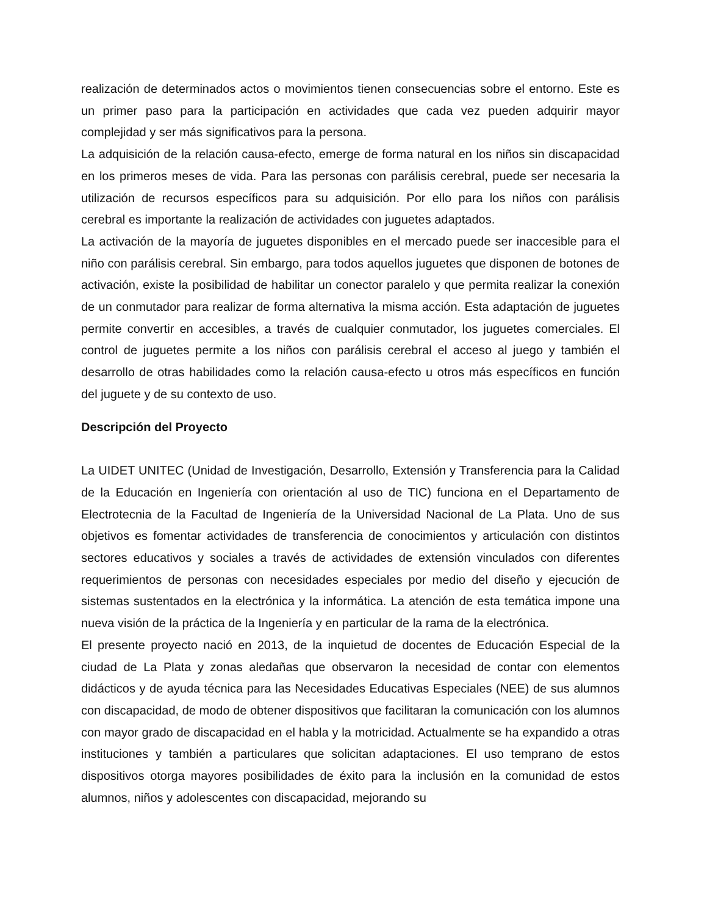realización de determinados actos o movimientos tienen consecuencias sobre el entorno. Este es un primer paso para la participación en actividades que cada vez pueden adquirir mayor complejidad y ser más significativos para la persona.
La adquisición de la relación causa-efecto, emerge de forma natural en los niños sin discapacidad en los primeros meses de vida. Para las personas con parálisis cerebral, puede ser necesaria la utilización de recursos específicos para su adquisición. Por ello para los niños con parálisis cerebral es importante la realización de actividades con juguetes adaptados.
La activación de la mayoría de juguetes disponibles en el mercado puede ser inaccesible para el niño con parálisis cerebral. Sin embargo, para todos aquellos juguetes que disponen de botones de activación, existe la posibilidad de habilitar un conector paralelo y que permita realizar la conexión de un conmutador para realizar de forma alternativa la misma acción. Esta adaptación de juguetes permite convertir en accesibles, a través de cualquier conmutador, los juguetes comerciales. El control de juguetes permite a los niños con parálisis cerebral el acceso al juego y también el desarrollo de otras habilidades como la relación causa-efecto u otros más específicos en función del juguete y de su contexto de uso.
Descripción del Proyecto
La UIDET UNITEC (Unidad de Investigación, Desarrollo, Extensión y Transferencia para la Calidad de la Educación en Ingeniería con orientación al uso de TIC) funciona en el Departamento de Electrotecnia de la Facultad de Ingeniería de la Universidad Nacional de La Plata. Uno de sus objetivos es fomentar actividades de transferencia de conocimientos y articulación con distintos sectores educativos y sociales a través de actividades de extensión vinculados con diferentes requerimientos de personas con necesidades especiales por medio del diseño y ejecución de sistemas sustentados en la electrónica y la informática. La atención de esta temática impone una nueva visión de la práctica de la Ingeniería y en particular de la rama de la electrónica.
El presente proyecto nació en 2013, de la inquietud de docentes de Educación Especial de la ciudad de La Plata y zonas aledañas que observaron la necesidad de contar con elementos didácticos y de ayuda técnica para las Necesidades Educativas Especiales (NEE) de sus alumnos con discapacidad, de modo de obtener dispositivos que facilitaran la comunicación con los alumnos con mayor grado de discapacidad en el habla y la motricidad. Actualmente se ha expandido a otras instituciones y también a particulares que solicitan adaptaciones. El uso temprano de estos dispositivos otorga mayores posibilidades de éxito para la inclusión en la comunidad de estos alumnos, niños y adolescentes con discapacidad, mejorando su